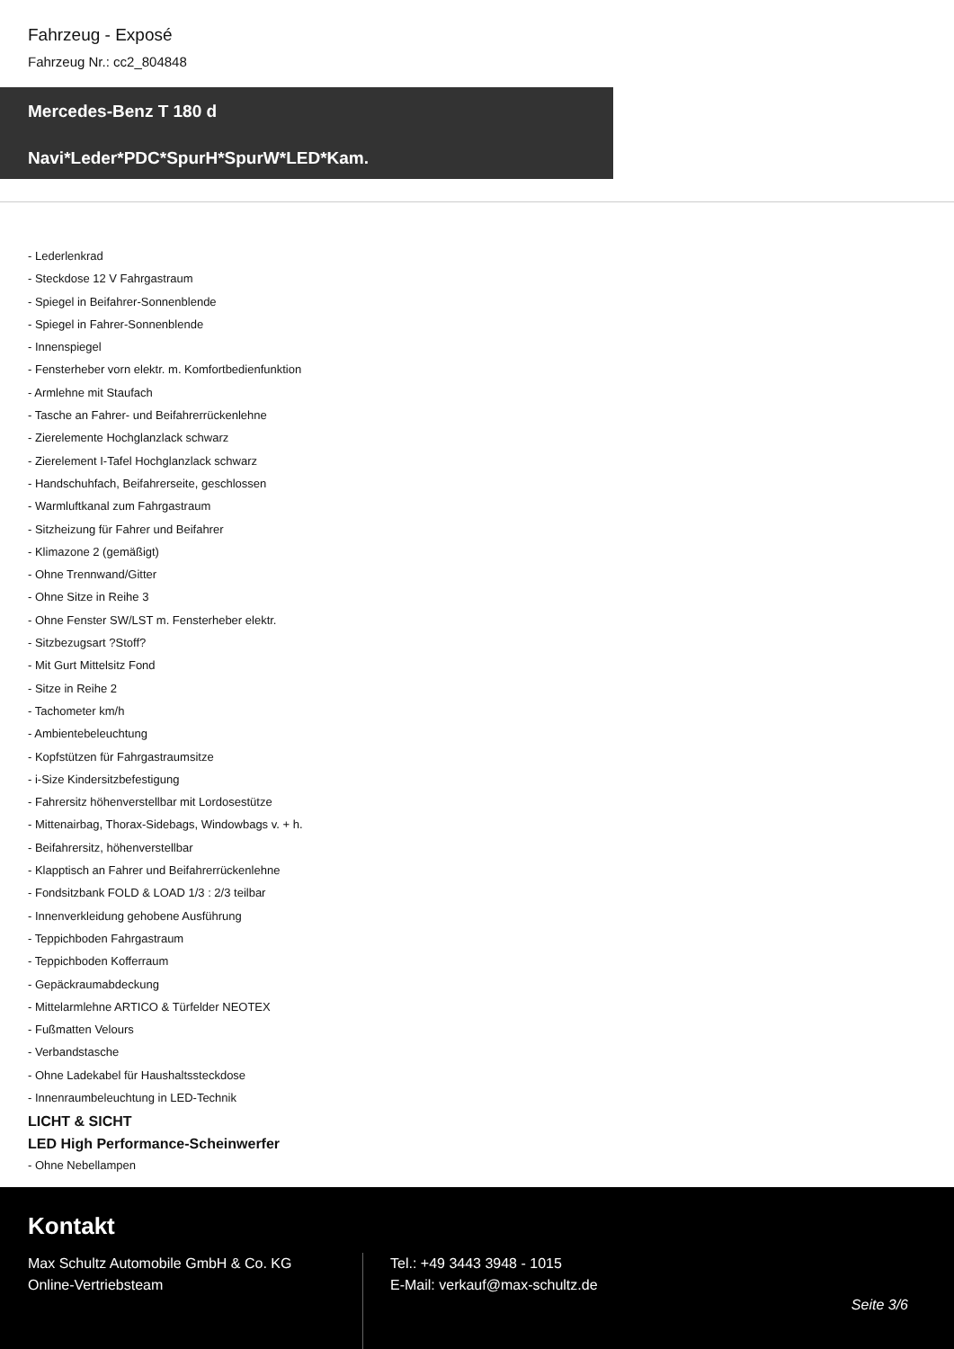Fahrzeug - Exposé
Fahrzeug Nr.: cc2_804848
Mercedes-Benz T 180 d
Navi*Leder*PDC*SpurH*SpurW*LED*Kam.
- Lederlenkrad
- Steckdose 12 V Fahrgastraum
- Spiegel in Beifahrer-Sonnenblende
- Spiegel in Fahrer-Sonnenblende
- Innenspiegel
- Fensterheber vorn elektr. m. Komfortbedienfunktion
- Armlehne mit Staufach
- Tasche an Fahrer- und Beifahrerrückenlehne
- Zierelemente Hochglanzlack schwarz
- Zierelement I-Tafel Hochglanzlack schwarz
- Handschuhfach, Beifahrerseite, geschlossen
- Warmluftkanal zum Fahrgastraum
- Sitzheizung für Fahrer und Beifahrer
- Klimazone 2 (gemäßigt)
- Ohne Trennwand/Gitter
- Ohne Sitze in Reihe 3
- Ohne Fenster SW/LST m. Fensterheber elektr.
- Sitzbezugsart ?Stoff?
- Mit Gurt Mittelsitz Fond
- Sitze in Reihe 2
- Tachometer km/h
- Ambientebeleuchtung
- Kopfstützen für Fahrgastraumsitze
- i-Size Kindersitzbefestigung
- Fahrersitz höhenverstellbar mit Lordosestütze
- Mittenairbag, Thorax-Sidebags, Windowbags v. + h.
- Beifahrersitz, höhenverstellbar
- Klapptisch an Fahrer und Beifahrerrückenlehne
- Fondsitzbank FOLD & LOAD 1/3 : 2/3 teilbar
- Innenverkleidung gehobene Ausführung
- Teppichboden Fahrgastraum
- Teppichboden Kofferraum
- Gepäckraumabdeckung
- Mittelarmlehne ARTICO & Türfelder NEOTEX
- Fußmatten Velours
- Verbandstasche
- Ohne Ladekabel für Haushaltssteckdose
- Innenraumbeleuchtung in LED-Technik
LICHT & SICHT
LED High Performance-Scheinwerfer
- Ohne Nebellampen
Kontakt
Max Schultz Automobile GmbH & Co. KG
Online-Vertriebsteam
Tel.: +49 3443 3948 - 1015
E-Mail: verkauf@max-schultz.de
Seite 3/6